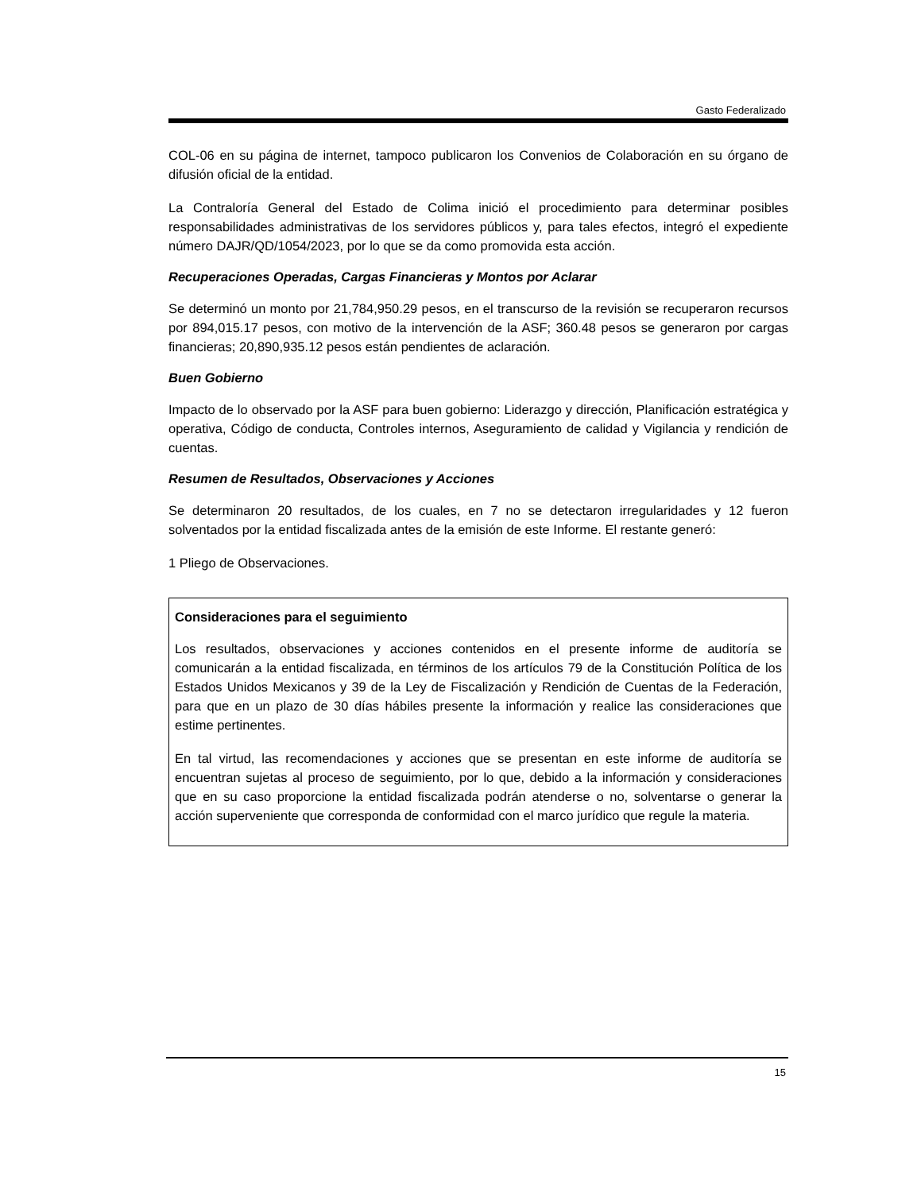Gasto Federalizado
COL-06 en su página de internet, tampoco publicaron los Convenios de Colaboración en su órgano de difusión oficial de la entidad.
La Contraloría General del Estado de Colima inició el procedimiento para determinar posibles responsabilidades administrativas de los servidores públicos y, para tales efectos, integró el expediente número DAJR/QD/1054/2023, por lo que se da como promovida esta acción.
Recuperaciones Operadas, Cargas Financieras y Montos por Aclarar
Se determinó un monto por 21,784,950.29 pesos, en el transcurso de la revisión se recuperaron recursos por 894,015.17 pesos, con motivo de la intervención de la ASF; 360.48 pesos se generaron por cargas financieras; 20,890,935.12 pesos están pendientes de aclaración.
Buen Gobierno
Impacto de lo observado por la ASF para buen gobierno: Liderazgo y dirección, Planificación estratégica y operativa, Código de conducta, Controles internos, Aseguramiento de calidad y Vigilancia y rendición de cuentas.
Resumen de Resultados, Observaciones y Acciones
Se determinaron 20 resultados, de los cuales, en 7 no se detectaron irregularidades y 12 fueron solventados por la entidad fiscalizada antes de la emisión de este Informe. El restante generó:
1 Pliego de Observaciones.
Consideraciones para el seguimiento
Los resultados, observaciones y acciones contenidos en el presente informe de auditoría se comunicarán a la entidad fiscalizada, en términos de los artículos 79 de la Constitución Política de los Estados Unidos Mexicanos y 39 de la Ley de Fiscalización y Rendición de Cuentas de la Federación, para que en un plazo de 30 días hábiles presente la información y realice las consideraciones que estime pertinentes.
En tal virtud, las recomendaciones y acciones que se presentan en este informe de auditoría se encuentran sujetas al proceso de seguimiento, por lo que, debido a la información y consideraciones que en su caso proporcione la entidad fiscalizada podrán atenderse o no, solventarse o generar la acción superveniente que corresponda de conformidad con el marco jurídico que regule la materia.
15